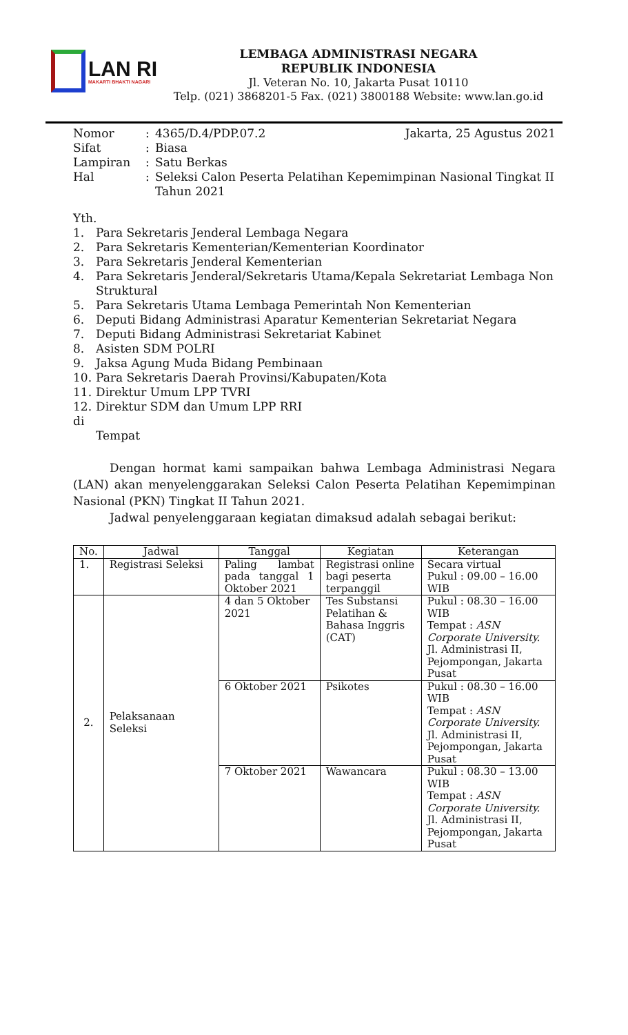LAN RI
MAKARTI BHAKTI NAGARI
LEMBAGA ADMINISTRASI NEGARA
REPUBLIK INDONESIA
Jl. Veteran No. 10, Jakarta Pusat 10110
Telp. (021) 3868201-5 Fax. (021) 3800188 Website: www.lan.go.id
| Nomor | : | 4365/D.4/PDP.07.2 | Jakarta, 25 Agustus 2021 |
| Sifat | : | Biasa | |
| Lampiran | : | Satu Berkas | |
| Hal | : | Seleksi Calon Peserta Pelatihan Kepemimpinan Nasional Tingkat II Tahun 2021 | |
Yth.
1. Para Sekretaris Jenderal Lembaga Negara
2. Para Sekretaris Kementerian/Kementerian Koordinator
3. Para Sekretaris Jenderal Kementerian
4. Para Sekretaris Jenderal/Sekretaris Utama/Kepala Sekretariat Lembaga Non Struktural
5. Para Sekretaris Utama Lembaga Pemerintah Non Kementerian
6. Deputi Bidang Administrasi Aparatur Kementerian Sekretariat Negara
7. Deputi Bidang Administrasi Sekretariat Kabinet
8. Asisten SDM POLRI
9. Jaksa Agung Muda Bidang Pembinaan
10. Para Sekretaris Daerah Provinsi/Kabupaten/Kota
11. Direktur Umum LPP TVRI
12. Direktur SDM dan Umum LPP RRI
di
Tempat
Dengan hormat kami sampaikan bahwa Lembaga Administrasi Negara (LAN) akan menyelenggarakan Seleksi Calon Peserta Pelatihan Kepemimpinan Nasional (PKN) Tingkat II Tahun 2021.
Jadwal penyelenggaraan kegiatan dimaksud adalah sebagai berikut:
| No. | Jadwal | Tanggal | Kegiatan | Keterangan |
| --- | --- | --- | --- | --- |
| 1. | Registrasi Seleksi | Paling lambat pada tanggal 1 Oktober 2021 | Registrasi online bagi peserta terpanggil | Secara virtual Pukul : 09.00 – 16.00 WIB |
| 2. | Pelaksanaan Seleksi | 4 dan 5 Oktober 2021 | Tes Substansi Pelatihan & Bahasa Inggris (CAT) | Pukul : 08.30 – 16.00 WIB Tempat : ASN Corporate University. Jl. Administrasi II, Pejompongan, Jakarta Pusat |
| | | 6 Oktober 2021 | Psikotes | Pukul : 08.30 – 16.00 WIB Tempat : ASN Corporate University. Jl. Administrasi II, Pejompongan, Jakarta Pusat |
| | | 7 Oktober 2021 | Wawancara | Pukul : 08.30 – 13.00 WIB Tempat : ASN Corporate University. Jl. Administrasi II, Pejompongan, Jakarta Pusat |